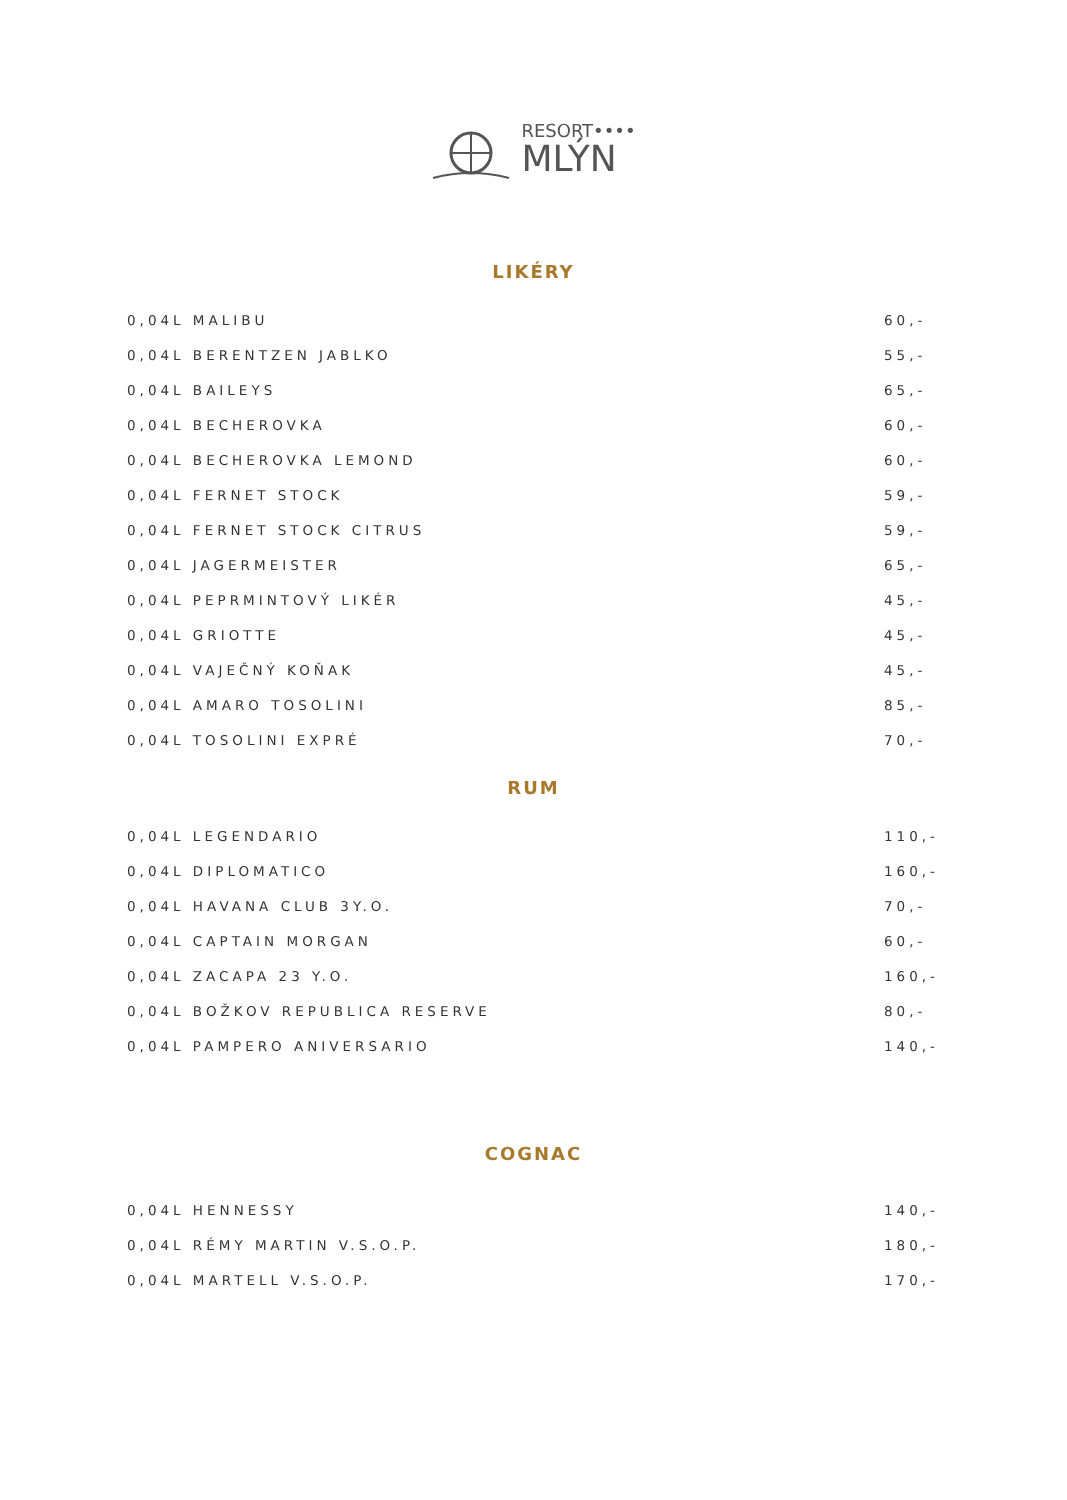RESORT••••
MLÝN
LIKÉRY
| 0,04L MALIBU | 60,- |
| 0,04L BERENTZEN JABLKO | 55,- |
| 0,04L BAILEYS | 65,- |
| 0,04L BECHEROVKA | 60,- |
| 0,04L BECHEROVKA LEMOND | 60,- |
| 0,04L FERNET STOCK | 59,- |
| 0,04L FERNET STOCK CITRUS | 59,- |
| 0,04L JAGERMEISTER | 65,- |
| 0,04L PEPRMINTOVÝ LIKÉR | 45,- |
| 0,04L GRIOTTE | 45,- |
| 0,04L VAJEČNÝ KOŇAK | 45,- |
| 0,04L AMARO TOSOLINI | 85,- |
| 0,04L TOSOLINI EXPRÉ | 70,- |
RUM
| 0,04L LEGENDARIO | 110,- |
| 0,04L DIPLOMATICO | 160,- |
| 0,04L HAVANA CLUB 3Y.O. | 70,- |
| 0,04L CAPTAIN MORGAN | 60,- |
| 0,04L ZACAPA 23 Y.O. | 160,- |
| 0,04L BOŽKOV REPUBLICA RESERVE | 80,- |
| 0,04L PAMPERO ANIVERSARIO | 140,- |
COGNAC
| 0,04L HENNESSY | 140,- |
| 0,04L RÉMY MARTIN V.S.O.P. | 180,- |
| 0,04L MARTELL V.S.O.P. | 170,- |